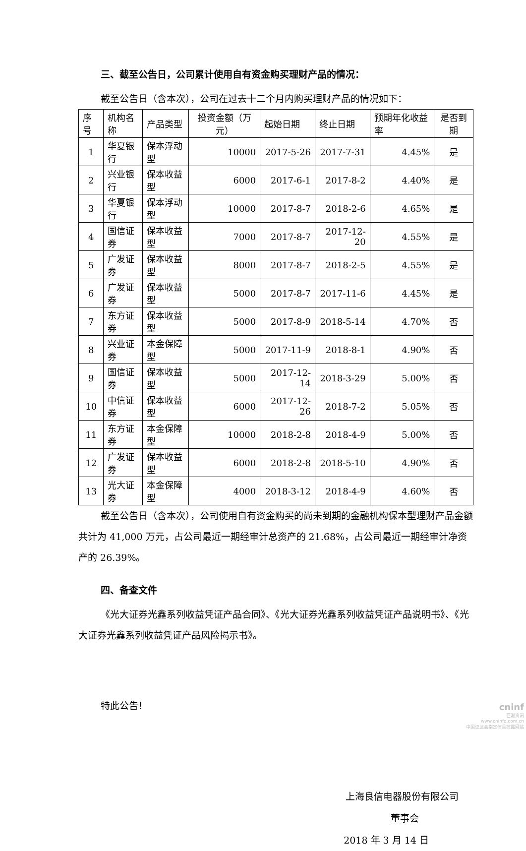三、截至公告日，公司累计使用自有资金购买理财产品的情况：
截至公告日（含本次），公司在过去十二个月内购买理财产品的情况如下：
| 序号 | 机构名称 | 产品类型 | 投资金额（万元） | 起始日期 | 终止日期 | 预期年化收益率 | 是否到期 |
| --- | --- | --- | --- | --- | --- | --- | --- |
| 1 | 华夏银行 | 保本浮动型 | 10000 | 2017-5-26 | 2017-7-31 | 4.45% | 是 |
| 2 | 兴业银行 | 保本收益型 | 6000 | 2017-6-1 | 2017-8-2 | 4.40% | 是 |
| 3 | 华夏银行 | 保本浮动型 | 10000 | 2017-8-7 | 2018-2-6 | 4.65% | 是 |
| 4 | 国信证券 | 保本收益型 | 7000 | 2017-8-7 | 2017-12-20 | 4.55% | 是 |
| 5 | 广发证券 | 保本收益型 | 8000 | 2017-8-7 | 2018-2-5 | 4.55% | 是 |
| 6 | 广发证券 | 保本收益型 | 5000 | 2017-8-7 | 2017-11-6 | 4.45% | 是 |
| 7 | 东方证券 | 保本收益型 | 5000 | 2017-8-9 | 2018-5-14 | 4.70% | 否 |
| 8 | 兴业证券 | 本金保障型 | 5000 | 2017-11-9 | 2018-8-1 | 4.90% | 否 |
| 9 | 国信证券 | 保本收益型 | 5000 | 2017-12-14 | 2018-3-29 | 5.00% | 否 |
| 10 | 中信证券 | 保本收益型 | 6000 | 2017-12-26 | 2018-7-2 | 5.05% | 否 |
| 11 | 东方证券 | 本金保障型 | 10000 | 2018-2-8 | 2018-4-9 | 5.00% | 否 |
| 12 | 广发证券 | 保本收益型 | 6000 | 2018-2-8 | 2018-5-10 | 4.90% | 否 |
| 13 | 光大证券 | 本金保障型 | 4000 | 2018-3-12 | 2018-4-9 | 4.60% | 否 |
截至公告日（含本次），公司使用自有资金购买的尚未到期的金融机构保本型理财产品金额共计为 41,000 万元，占公司最近一期经审计总资产的 21.68%，占公司最近一期经审计净资产的 26.39%。
四、备查文件
《光大证券光鑫系列收益凭证产品合同》、《光大证券光鑫系列收益凭证产品说明书》、《光大证券光鑫系列收益凭证产品风险揭示书》。
特此公告！
上海良信电器股份有限公司
董事会
2018 年 3 月 14 日
cninf
巨潮资讯
www.cninfo.com.cn
中国证监会指定信息披露网站